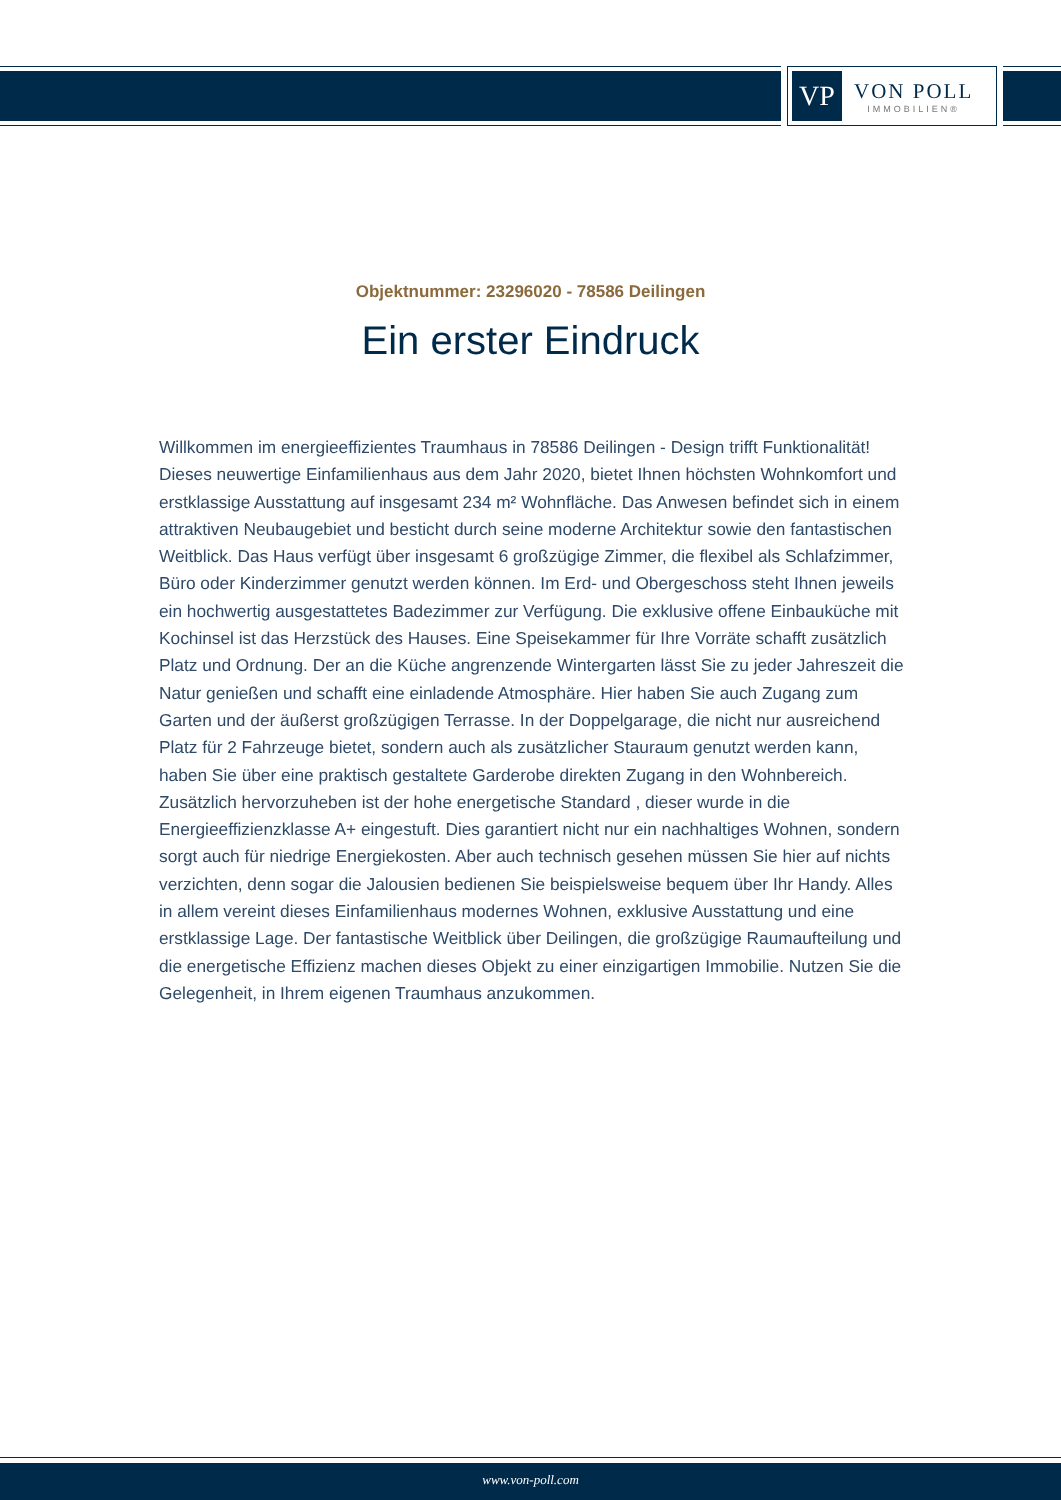VP
VON POLL
IMMOBILIEN®
Objektnummer: 23296020 - 78586 Deilingen
Ein erster Eindruck
Willkommen im energieeffizientes Traumhaus in 78586 Deilingen - Design trifft Funktionalität! Dieses neuwertige Einfamilienhaus aus dem Jahr 2020, bietet Ihnen höchsten Wohnkomfort und erstklassige Ausstattung auf insgesamt 234 m² Wohnfläche. Das Anwesen befindet sich in einem attraktiven Neubaugebiet und besticht durch seine moderne Architektur sowie den fantastischen Weitblick. Das Haus verfügt über insgesamt 6 großzügige Zimmer, die flexibel als Schlafzimmer, Büro oder Kinderzimmer genutzt werden können. Im Erd- und Obergeschoss steht Ihnen jeweils ein hochwertig ausgestattetes Badezimmer zur Verfügung. Die exklusive offene Einbauküche mit Kochinsel ist das Herzstück des Hauses. Eine Speisekammer für Ihre Vorräte schafft zusätzlich Platz und Ordnung. Der an die Küche angrenzende Wintergarten lässt Sie zu jeder Jahreszeit die Natur genießen und schafft eine einladende Atmosphäre. Hier haben Sie auch Zugang zum Garten und der äußerst großzügigen Terrasse. In der Doppelgarage, die nicht nur ausreichend Platz für 2 Fahrzeuge bietet, sondern auch als zusätzlicher Stauraum genutzt werden kann, haben Sie über eine praktisch gestaltete Garderobe direkten Zugang in den Wohnbereich. Zusätzlich hervorzuheben ist der hohe energetische Standard , dieser wurde in die Energieeffizienzklasse A+ eingestuft. Dies garantiert nicht nur ein nachhaltiges Wohnen, sondern sorgt auch für niedrige Energiekosten. Aber auch technisch gesehen müssen Sie hier auf nichts verzichten, denn sogar die Jalousien bedienen Sie beispielsweise bequem über Ihr Handy. Alles in allem vereint dieses Einfamilienhaus modernes Wohnen, exklusive Ausstattung und eine erstklassige Lage. Der fantastische Weitblick über Deilingen, die großzügige Raumaufteilung und die energetische Effizienz machen dieses Objekt zu einer einzigartigen Immobilie. Nutzen Sie die Gelegenheit, in Ihrem eigenen Traumhaus anzukommen.
www.von-poll.com